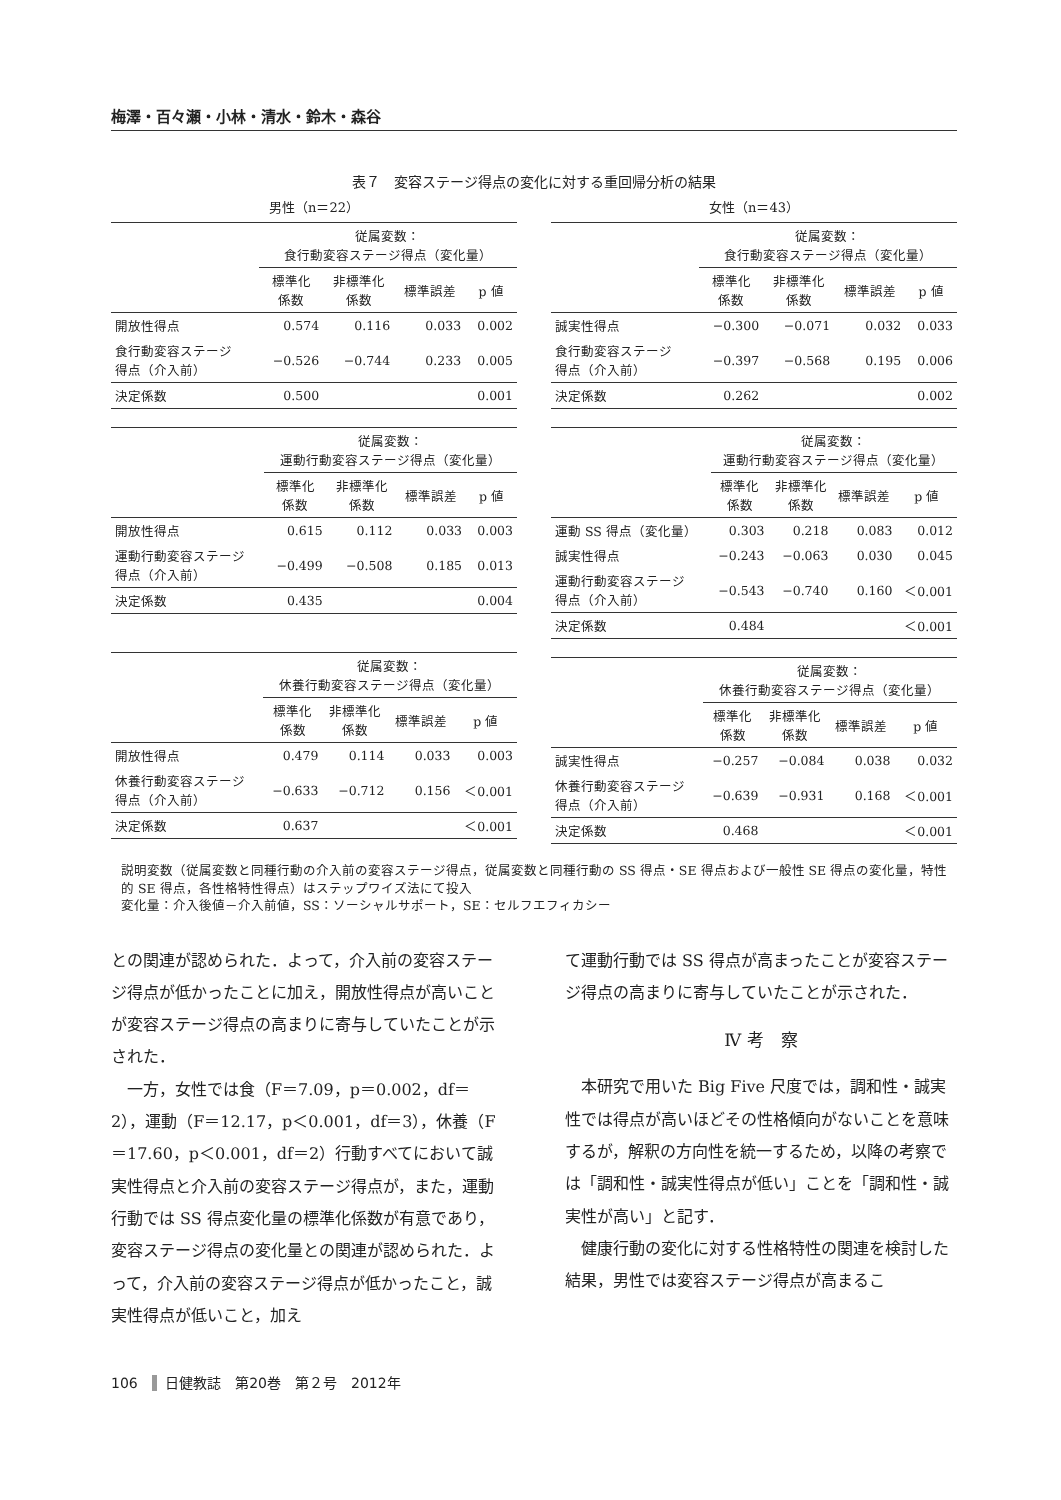梅澤・百々瀬・小林・清水・鈴木・森谷
表７　変容ステージ得点の変化に対する重回帰分析の結果
男性（n＝22）
| | 従属変数： 食行動変容ステージ得点（変化量） | | | |
| --- | --- | --- | --- | --- |
| | 標準化 係数 | 非標準化 係数 | 標準誤差 | p 値 |
| 開放性得点 | 0.574 | 0.116 | 0.033 | 0.002 |
| 食行動変容ステージ 得点（介入前） | −0.526 | −0.744 | 0.233 | 0.005 |
| 決定係数 | 0.500 | | | 0.001 |
| | 従属変数： 運動行動変容ステージ得点（変化量） | | | |
| --- | --- | --- | --- | --- |
| | 標準化 係数 | 非標準化 係数 | 標準誤差 | p 値 |
| 開放性得点 | 0.615 | 0.112 | 0.033 | 0.003 |
| 運動行動変容ステージ 得点（介入前） | −0.499 | −0.508 | 0.185 | 0.013 |
| 決定係数 | 0.435 | | | 0.004 |
| | 従属変数： 休養行動変容ステージ得点（変化量） | | | |
| --- | --- | --- | --- | --- |
| | 標準化 係数 | 非標準化 係数 | 標準誤差 | p 値 |
| 開放性得点 | 0.479 | 0.114 | 0.033 | 0.003 |
| 休養行動変容ステージ 得点（介入前） | −0.633 | −0.712 | 0.156 | ＜0.001 |
| 決定係数 | 0.637 | | | ＜0.001 |
女性（n＝43）
| | 従属変数： 食行動変容ステージ得点（変化量） | | | |
| --- | --- | --- | --- | --- |
| | 標準化 係数 | 非標準化 係数 | 標準誤差 | p 値 |
| 誠実性得点 | −0.300 | −0.071 | 0.032 | 0.033 |
| 食行動変容ステージ 得点（介入前） | −0.397 | −0.568 | 0.195 | 0.006 |
| 決定係数 | 0.262 | | | 0.002 |
| | 従属変数： 運動行動変容ステージ得点（変化量） | | | |
| --- | --- | --- | --- | --- |
| | 標準化 係数 | 非標準化 係数 | 標準誤差 | p 値 |
| 運動 SS 得点（変化量） | 0.303 | 0.218 | 0.083 | 0.012 |
| 誠実性得点 | −0.243 | −0.063 | 0.030 | 0.045 |
| 運動行動変容ステージ 得点（介入前） | −0.543 | −0.740 | 0.160 | ＜0.001 |
| 決定係数 | 0.484 | | | ＜0.001 |
| | 従属変数： 休養行動変容ステージ得点（変化量） | | | |
| --- | --- | --- | --- | --- |
| | 標準化 係数 | 非標準化 係数 | 標準誤差 | p 値 |
| 誠実性得点 | −0.257 | −0.084 | 0.038 | 0.032 |
| 休養行動変容ステージ 得点（介入前） | −0.639 | −0.931 | 0.168 | ＜0.001 |
| 決定係数 | 0.468 | | | ＜0.001 |
説明変数（従属変数と同種行動の介入前の変容ステージ得点，従属変数と同種行動の SS 得点・SE 得点および一般性 SE 得点の変化量，特性的 SE 得点，各性格特性得点）はステップワイズ法にて投入
変化量：介入後値－介入前値，SS：ソーシャルサポート，SE：セルフエフィカシー
との関連が認められた．よって，介入前の変容ステージ得点が低かったことに加え，開放性得点が高いことが変容ステージ得点の高まりに寄与していたことが示された．
　一方，女性では食（F＝7.09，p＝0.002，df＝2），運動（F＝12.17，p＜0.001，df＝3），休養（F＝17.60，p＜0.001，df＝2）行動すべてにおいて誠実性得点と介入前の変容ステージ得点が，また，運動行動では SS 得点変化量の標準化係数が有意であり，変容ステージ得点の変化量との関連が認められた．よって，介入前の変容ステージ得点が低かったこと，誠実性得点が低いこと，加え
て運動行動では SS 得点が高まったことが変容ステージ得点の高まりに寄与していたことが示された．
Ⅳ 考　察
　本研究で用いた Big Five 尺度では，調和性・誠実性では得点が高いほどその性格傾向がないことを意味するが，解釈の方向性を統一するため，以降の考察では「調和性・誠実性得点が低い」ことを「調和性・誠実性が高い」と記す．
　健康行動の変化に対する性格特性の関連を検討した結果，男性では変容ステージ得点が高まるこ
106 日健教誌　第20巻　第２号　2012年